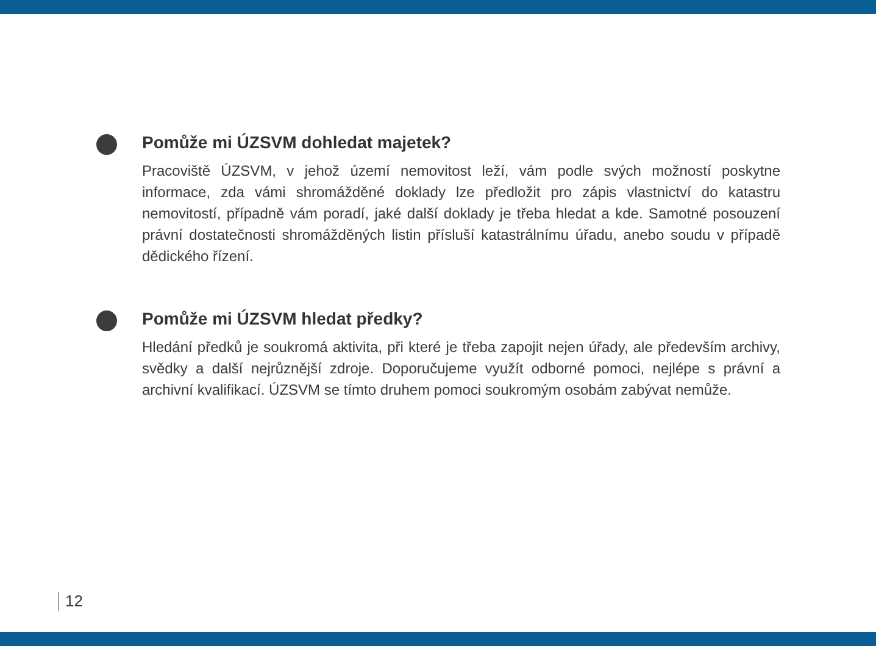Pomůže mi ÚZSVM dohledat majetek?
Pracoviště ÚZSVM, v jehož území nemovitost leží, vám podle svých možností poskytne informace, zda vámi shromážděné doklady lze předložit pro zápis vlastnictví do katastru nemovitostí, případně vám poradí, jaké další doklady je třeba hledat a kde. Samotné posouzení právní dostatečnosti shromážděných listin přísluší katastrálnímu úřadu, anebo soudu v případě dědického řízení.
Pomůže mi ÚZSVM hledat předky?
Hledání předků je soukromá aktivita, při které je třeba zapojit nejen úřady, ale především archivy, svědky a další nejrůznější zdroje. Doporučujeme využít odborné pomoci, nejlépe s právní a archivní kvalifikací. ÚZSVM se tímto druhem pomoci soukromým osobám zabývat nemůže.
12